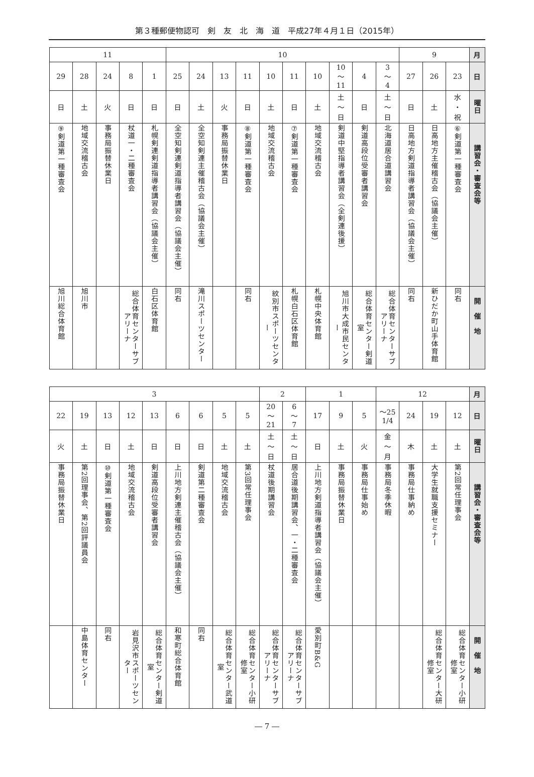第３種郵便物認可　剣　友　北　海　道　平成27年４月１日（2015年）
| 月 | 9 | | | 10 | | | | | | | | | | 11 | | | | |
| 日 | 23 | 26 | 27 | 3 〜 4 | 4 | 10 〜 11 | 10 | 11 | 10 | 11 | 13 | 24 | 25 | 1 | 8 | 24 | 28 | 29 |
| 曜日 | 水 ・ 祝 | 土 | 日 | 土 〜 日 | 日 | 土 〜 日 | 土 | 日 | 土 | 日 | 火 | 土 | 日 | 日 | 日 | 火 | 土 | 日 |
| 講習会・審査会等 | 剣道第一種審査会⑥ | 日高地方主催稽古会（協議会主催） | 日高地方剣道指導者講習会（協議会主催） | 北海道居合道講習会 | 剣道高段位受審者講習会 | 剣道中堅指導者講習会（全剣連後援） | 地域交流稽古会 | 剣道第一種審査会⑦ | 地域交流稽古会 | 剣道第一種審査会⑧ | 事務局振替休業日 | 全空知剣連主催稽古会（協議会主催） | 全空知剣連剣道指導者講習会（協議会主催） | 札幌剣連剣道指導者講習会（協議会主催） | 杖道一・二種審査会 | 事務局振替休業日 | 地域交流稽古会 | 剣道第一種審査会⑨ |
| 開 催 地 | 同右 | 新ひだか町山手体育館 | 同右 | 総合体育センターサブアリーナ | 総合体育センター剣道室 | 旭川市大成市民センター | 札幌中央体育館 | 札幌白石区体育館 | 紋別市スポーツセンター | 同右 | | 滝川スポーツセンター | 同右 | 白石区体育館 | 総合体育センターサブアリーナ | | 旭川市 | 旭川総合体育館 |
| 月 | 12 | | | | 1 | | | 2 | | 3 | | | | | | | | |
| 日 | 12 | 19 | 24 | 25〜1/4 | 5 | 9 | 17 | 6 〜 7 | 20 〜 21 | 5 | 5 | 6 | 6 | 13 | 12 | 13 | 19 | 22 |
| 曜日 | 土 | 土 | 木 | 金 〜 月 | 火 | 土 | 日 | 土 〜 日 | 土 〜 日 | 土 | 土 | 日 | 日 | 日 | 土 | 日 | 土 | 火 |
| 講習会・審査会等 | 第2回常任理事会 | 大学生就職支援セミナー | 事務局仕事納め | 事務局冬季休暇 | 事務局仕事始め | 事務局振替休業日 | 上川地方剣道指導者講習会（協議会主催） | 居合道後期講習会、一・二種審査会 | 杖道後期講習会 | 第3回常任理事会 | 地域交流稽古会 | 剣道第二種審査会 | 上川地方剣連主催稽古会（協議会主催） | 剣道高段位受審者講習会 | 地域交流稽古会 | 剣道第一種審査会⑩ | 第2回理事会、第2回評議員会 | 事務局振替休業日 |
| 開 催 地 | 総合体育センター小研修室 | 総合体育センター大研修室 | | | | | 愛別町B&G | 総合体育センターサブアリーナ | 総合体育センターサブアリーナ | 総合体育センター小研修室 | 総合体育センター武道室 | 同右 | 和寒町総合体育館 | 総合体育センター剣道室 | 岩見沢市スポーツセンター | 同右 | 中島体育センター | |
― 7 ―